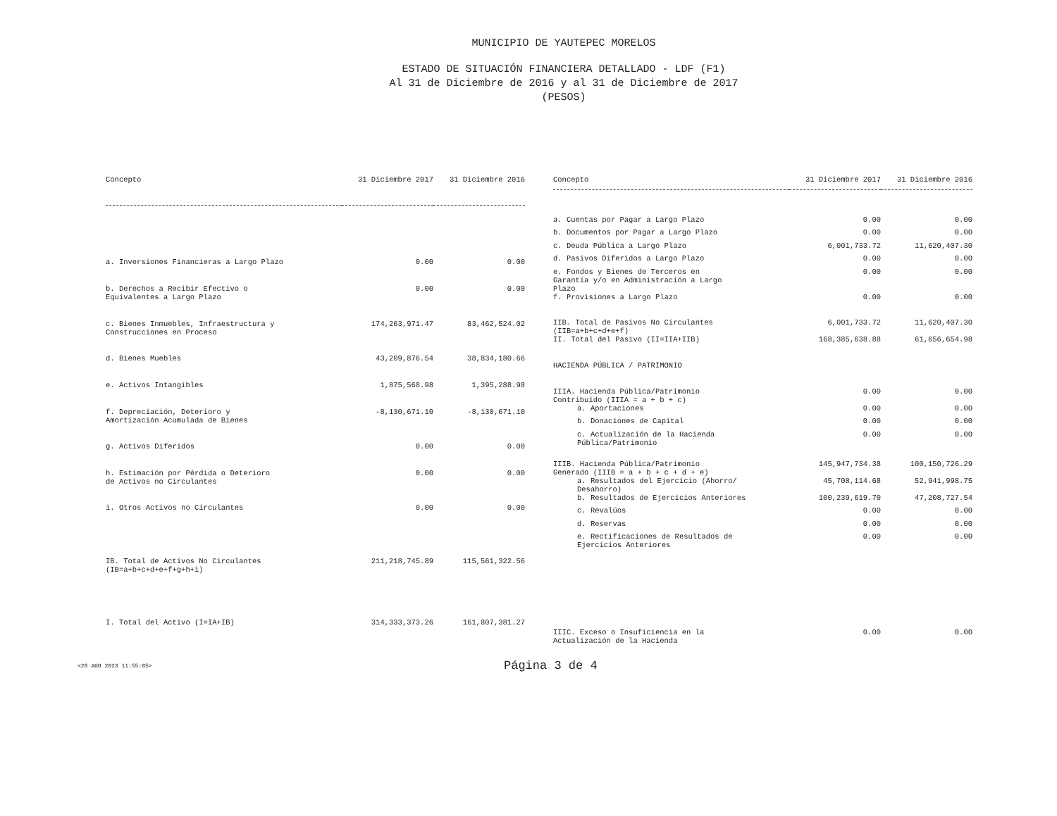MUNICIPIO DE YAUTEPEC MORELOS
ESTADO DE SITUACIÓN FINANCIERA DETALLADO - LDF (F1)
Al 31 de Diciembre de 2016 y al 31 de Diciembre de 2017
(PESOS)
| Concepto | 31 Diciembre 2017 | 31 Diciembre 2016 |
| --- | --- | --- |
| a. Inversiones Financieras a Largo Plazo | 0.00 | 0.00 |
| b. Derechos a Recibir Efectivo o Equivalentes a Largo Plazo | 0.00 | 0.00 |
| c. Bienes Inmuebles, Infraestructura y Construcciones en Proceso | 174,263,971.47 | 83,462,524.02 |
| d. Bienes Muebles | 43,209,876.54 | 38,834,180.66 |
| e. Activos Intangibles | 1,875,568.98 | 1,395,288.98 |
| f. Depreciación, Deterioro y Amortización Acumulada de Bienes | -8,130,671.10 | -8,130,671.10 |
| g. Activos Diferidos | 0.00 | 0.00 |
| h. Estimación por Pérdida o Deterioro de Activos no Circulantes | 0.00 | 0.00 |
| i. Otros Activos no Circulantes | 0.00 | 0.00 |
| IB. Total de Activos No Circulantes (IB=a+b+c+d+e+f+g+h+i) | 211,218,745.89 | 115,561,322.56 |
| I. Total del Activo (I=IA+IB) | 314,333,373.26 | 161,807,381.27 |
| Concepto | 31 Diciembre 2017 | 31 Diciembre 2016 |
| --- | --- | --- |
| a. Cuentas por Pagar a Largo Plazo | 0.00 | 0.00 |
| b. Documentos por Pagar a Largo Plazo | 0.00 | 0.00 |
| c. Deuda Pública a Largo Plazo | 6,001,733.72 | 11,620,407.30 |
| d. Pasivos Diferidos a Largo Plazo | 0.00 | 0.00 |
| e. Fondos y Bienes de Terceros en Garantía y/o en Administración a Largo Plazo | 0.00 | 0.00 |
| f. Provisiones a Largo Plazo | 0.00 | 0.00 |
| IIB. Total de Pasivos No Circulantes (IIB=a+b+c+d+e+f) | 6,001,733.72 | 11,620,407.30 |
| II. Total del Pasivo (II=IIA+IIB) | 168,385,638.88 | 61,656,654.98 |
| HACIENDA PÚBLICA / PATRIMONIO | | |
| IIIA. Hacienda Pública/Patrimonio Contribuido (IIIA = a + b + c) | 0.00 | 0.00 |
| a. Aportaciones | 0.00 | 0.00 |
| b. Donaciones de Capital | 0.00 | 0.00 |
| c. Actualización de la Hacienda Pública/Patrimonio | 0.00 | 0.00 |
| IIIB. Hacienda Pública/Patrimonio Generado (IIIB = a + b + c + d + e) | 145,947,734.38 | 100,150,726.29 |
| a. Resultados del Ejercicio (Ahorro/ Desahorro) | 45,708,114.68 | 52,941,998.75 |
| b. Resultados de Ejercicios Anteriores | 100,239,619.70 | 47,208,727.54 |
| c. Revalúos | 0.00 | 0.00 |
| d. Reservas | 0.00 | 0.00 |
| e. Rectificaciones de Resultados de Ejercicios Anteriores | 0.00 | 0.00 |
| IIIC. Exceso o Insuficiencia en la Actualización de la Hacienda | 0.00 | 0.00 |
<28 AGO 2023 11:55:05> Página 3 de 4